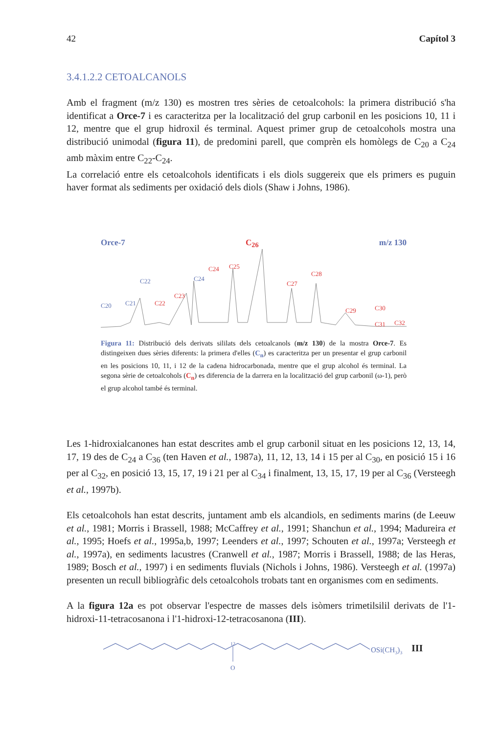42 Capítol 3
3.4.1.2.2 CETOALCANOLS
Amb el fragment (m/z 130) es mostren tres sèries de cetoalcohols: la primera distribució s'ha identificat a Orce-7 i es caracteritza per la localització del grup carbonil en les posicions 10, 11 i 12, mentre que el grup hidroxil és terminal. Aquest primer grup de cetoalcohols mostra una distribució unimodal (figura 11), de predomini parell, que comprèn els homòlegs de C<sub>20</sub> a C<sub>24</sub> amb màxim entre C<sub>22</sub>-C<sub>24</sub>.
La correlació entre els cetoalcohols identificats i els diols suggereix que els primers es puguin haver format als sediments per oxidació dels diols (Shaw i Johns, 1986).
Orce-7 C<sub>26</sub> m/z 130
C20
C21
C22
C24
C23
C22
C24
C25
C27
C28
C29
C30
C31
C32
Figura 11: Distribució dels derivats sililats dels cetoalcanols (m/z 130) de la mostra Orce-7. Es distingeixen dues sèries diferents: la primera d'elles (C<sub>n</sub>) es caracteritza per un presentar el grup carbonil en les posicions 10, 11, i 12 de la cadena hidrocarbonada, mentre que el grup alcohol és terminal. La segona sèrie de cetoalcohols (C<sub>n</sub>) es diferencia de la darrera en la localització del grup carbonil (ω-1), però el grup alcohol també és terminal.
Les 1-hidroxialcanones han estat descrites amb el grup carbonil situat en les posicions 12, 13, 14, 17, 19 des de C<sub>24</sub> a C<sub>36</sub> (ten Haven et al., 1987a), 11, 12, 13, 14 i 15 per al C<sub>30</sub>, en posició 15 i 16 per al C<sub>32</sub>, en posició 13, 15, 17, 19 i 21 per al C<sub>34</sub> i finalment, 13, 15, 17, 19 per al C<sub>36</sub> (Versteegh et al., 1997b).
Els cetoalcohols han estat descrits, juntament amb els alcandiols, en sediments marins (de Leeuw et al., 1981; Morris i Brassell, 1988; McCaffrey et al., 1991; Shanchun et al., 1994; Madureira et al., 1995; Hoefs et al., 1995a,b, 1997; Leenders et al., 1997; Schouten et al., 1997a; Versteegh et al., 1997a), en sediments lacustres (Cranwell et al., 1987; Morris i Brassell, 1988; de las Heras, 1989; Bosch et al., 1997) i en sediments fluvials (Nichols i Johns, 1986). Versteegh et al. (1997a) presenten un recull bibliogràfic dels cetoalcohols trobats tant en organismes com en sediments.
A la figura 12a es pot observar l'espectre de masses dels isòmers trimetilsilil derivats de l'1-hidroxi-11-tetracosanona i l'1-hidroxi-12-tetracosanona (III).
12
O
OSi(CH3)3
III